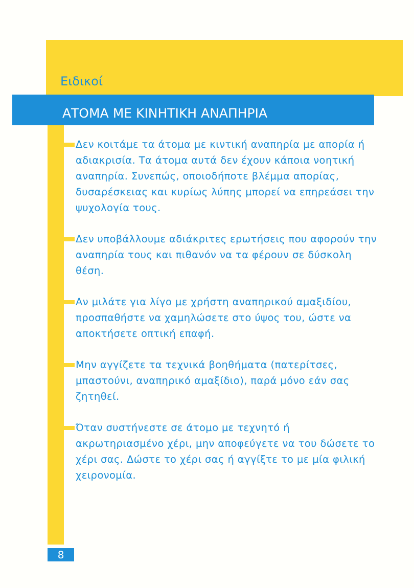Ειδικοί
ΑΤΟΜΑ ΜΕ ΚΙΝΗΤΙΚΗ ΑΝΑΠΗΡΙΑ
Δεν κοιτάμε τα άτομα με κιντική αναπηρία με απορία ή αδιακρισία. Τα άτομα αυτά δεν έχουν κάποια νοητική αναπηρία. Συνεπώς, οποιοδήποτε βλέμμα απορίας, δυσαρέσκειας και κυρίως λύπης μπορεί να επηρεάσει την ψυχολογία τους.
Δεν υποβάλλουμε αδιάκριτες ερωτήσεις που αφορούν την αναπηρία τους και πιθανόν να τα φέρουν σε δύσκολη θέση.
Αν μιλάτε για λίγο με χρήστη αναπηρικού αμαξιδίου, προσπαθήστε να χαμηλώσετε στο ύψος του, ώστε να αποκτήσετε οπτική επαφή.
Μην αγγίζετε τα τεχνικά βοηθήματα (πατερίτσες, μπαστούνι, αναπηρικό αμαξίδιο), παρά μόνο εάν σας ζητηθεί.
Όταν συστήνεστε σε άτομο με τεχνητό ή ακρωτηριασμένο χέρι, μην αποφεύγετε να του δώσετε το χέρι σας. Δώστε το χέρι σας ή αγγίξτε το με μία φιλική χειρονομία.
8